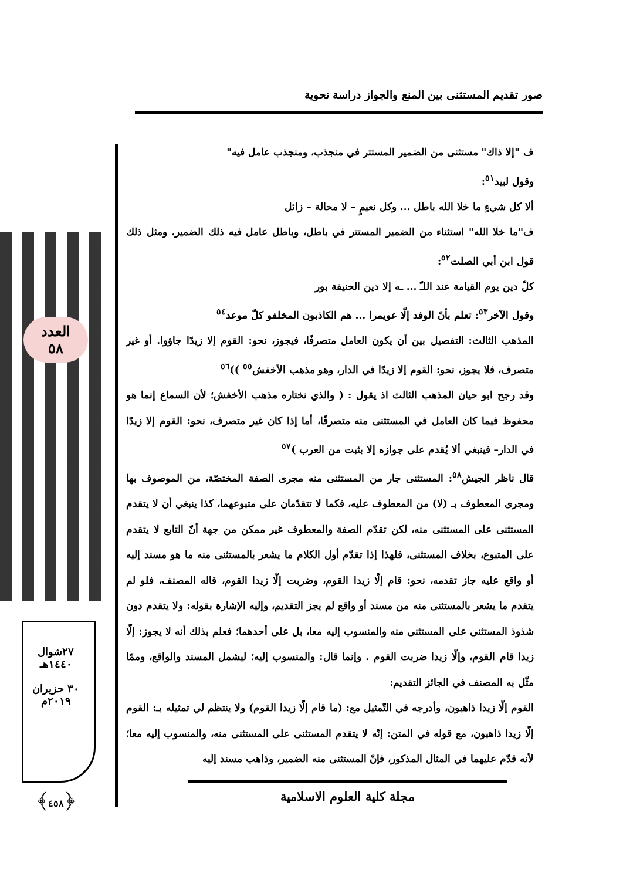صور تقديم المستثنى بين المنع والجواز دراسة نحوية
العدد
٥٨
٢٧شوال
١٤٤٠هـ
٣٠ حزيران
٢٠١٩م
﴿٤٥٨﴾
ف "إلا ذاك" مستثنى من الضمير المستتر في منجذب، ومنجذب عامل فيه"
وقول لبيد<sup>٥١</sup>:
ألا كل شيءٍ ما خلا الله باطل ... وكل نعيمٍ – لا محالة – زائل
ف"ما خلا الله" استثناء من الضمير المستتر في باطل، وباطل عامل فيه ذلك الضمير. ومثل ذلك قول ابن أبي الصلت<sup>٥٢</sup>:
كلّ دين يوم القيامة عند اللـّ ... ـه إلا دين الحنيفة بور
وقول الآخر<sup>٥٣</sup>: تعلم بأنّ الوفد إلّا عويمرا ... هم الكاذبون المخلفو كلّ موعد<sup>٥٤</sup>
المذهب الثالث: التفصيل بين أن يكون العامل متصرفًا، فيجوز، نحو: القوم إلا زيدًا جاؤوا. أو غير متصرف، فلا يجوز، نحو: القوم إلا زيدًا في الدار، وهو مذهب الأخفش<sup>٥٥</sup> ))<sup>٥٦</sup>
وقد رجح ابو حيان المذهب الثالث اذ يقول : ( والذي نختاره مذهب الأخفش؛ لأن السماع إنما هو محفوظ فيما كان العامل في المستثنى منه متصرفًا، أما إذا كان غير متصرف، نحو: القوم إلا زيدًا في الدار– فينبغي ألا يُقدم على جوازه إلا بثبت من العرب )<sup>٥٧</sup>
قال ناظر الجيش<sup>٥٨</sup>: المستثنى جار من المستثنى منه مجرى الصفة المختصّة، من الموصوف بها ومجرى المعطوف بـ (لا) من المعطوف عليه، فكما لا تتقدّمان على متبوعهما، كذا ينبغي أن لا يتقدم المستثنى على المستثنى منه، لكن تقدّم الصفة والمعطوف غير ممكن من جهة أنّ التابع لا يتقدم على المتبوع، بخلاف المستثنى، فلهذا إذا تقدّم أول الكلام ما يشعر بالمستثنى منه ما هو مسند إليه أو واقع عليه جاز تقدمه، نحو: قام إلّا زيدا القوم، وضربت إلّا زيدا القوم، قاله المصنف، فلو لم يتقدم ما يشعر بالمستثنى منه من مسند أو واقع لم يجز التقديم، وإليه الإشارة بقوله: ولا يتقدم دون شذوذ المستثنى على المستثنى منه والمنسوب إليه معا، بل على أحدهما؛ فعلم بذلك أنه لا يجوز: إلّا زيدا قام القوم، وإلّا زيدا ضربت القوم . وإنما قال: والمنسوب إليه؛ ليشمل المسند والواقع، وممّا مثّل به المصنف في الجائز التقديم:
القوم إلّا زيدا ذاهبون، وأدرجه في التّمثيل مع: (ما قام إلّا زيدا القوم) ولا ينتظم لي تمثيله بـ: القوم إلّا زيدا ذاهبون، مع قوله في المتن: إنّه لا يتقدم المستثنى على المستثنى منه، والمنسوب إليه معا؛ لأنه قدّم عليهما في المثال المذكور، فإنّ المستثنى منه الضمير، وذاهب مسند إليه
مجلة كلية العلوم الاسلامية